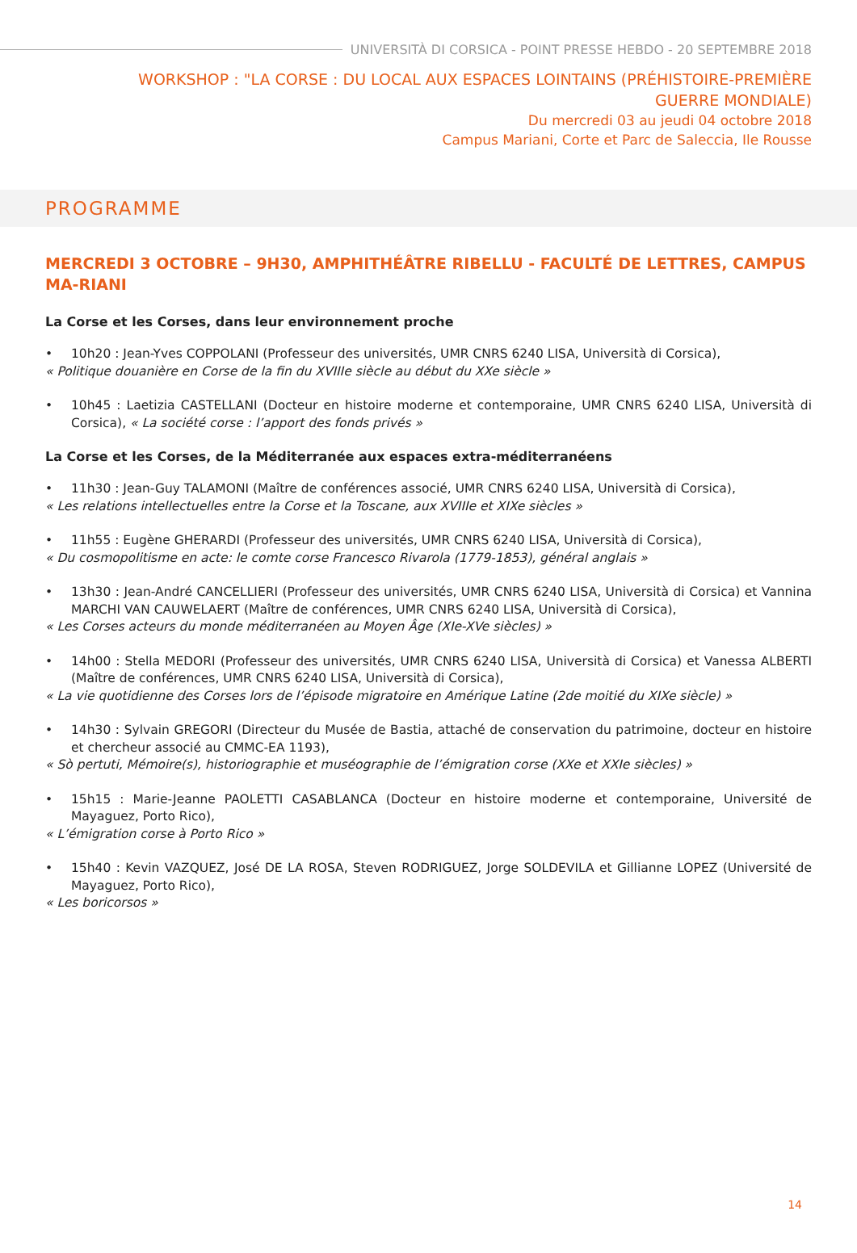UNIVERSITÀ DI CORSICA - POINT PRESSE HEBDO - 20 SEPTEMBRE 2018
WORKSHOP : "LA CORSE : DU LOCAL AUX ESPACES LOINTAINS (PRÉHISTOIRE-PREMIÈRE GUERRE MONDIALE)
Du mercredi 03 au jeudi 04 octobre 2018
Campus Mariani, Corte et Parc de Saleccia, Ile Rousse
PROGRAMME
MERCREDI 3 OCTOBRE – 9H30, AMPHITHÉÂTRE RIBELLU - FACULTÉ DE LETTRES, CAMPUS MA-RIANI
La Corse et les Corses, dans leur environnement proche
• 10h20 : Jean-Yves COPPOLANI (Professeur des universités, UMR CNRS 6240 LISA, Università di Corsica),
« Politique douanière en Corse de la fin du XVIIIe siècle au début du XXe siècle »
• 10h45 : Laetizia CASTELLANI (Docteur en histoire moderne et contemporaine, UMR CNRS 6240 LISA, Università di Corsica), « La société corse : l’apport des fonds privés »
La Corse et les Corses, de la Méditerranée aux espaces extra-méditerranéens
• 11h30 : Jean-Guy TALAMONI (Maître de conférences associé, UMR CNRS 6240 LISA, Università di Corsica),
« Les relations intellectuelles entre la Corse et la Toscane, aux XVIIIe et XIXe siècles »
• 11h55 : Eugène GHERARDI (Professeur des universités, UMR CNRS 6240 LISA, Università di Corsica),
« Du cosmopolitisme en acte: le comte corse Francesco Rivarola (1779-1853), général anglais »
• 13h30 : Jean-André CANCELLIERI (Professeur des universités, UMR CNRS 6240 LISA, Università di Corsica) et Vannina MARCHI VAN CAUWELAERT (Maître de conférences, UMR CNRS 6240 LISA, Università di Corsica),
« Les Corses acteurs du monde méditerranéen au Moyen Âge (XIe-XVe siècles) »
• 14h00 : Stella MEDORI (Professeur des universités, UMR CNRS 6240 LISA, Università di Corsica) et Vanessa ALBERTI (Maître de conférences, UMR CNRS 6240 LISA, Università di Corsica),
« La vie quotidienne des Corses lors de l’épisode migratoire en Amérique Latine (2de moitié du XIXe siècle) »
• 14h30 : Sylvain GREGORI (Directeur du Musée de Bastia, attaché de conservation du patrimoine, docteur en histoire et chercheur associé au CMMC-EA 1193),
« Sò pertuti, Mémoire(s), historiographie et muséographie de l’émigration corse (XXe et XXIe siècles) »
• 15h15 : Marie-Jeanne PAOLETTI CASABLANCA (Docteur en histoire moderne et contemporaine, Université de Mayaguez, Porto Rico),
« L’émigration corse à Porto Rico »
• 15h40 : Kevin VAZQUEZ, José DE LA ROSA, Steven RODRIGUEZ, Jorge SOLDEVILA et Gillianne LOPEZ (Université de Mayaguez, Porto Rico),
« Les boricorsos »
14